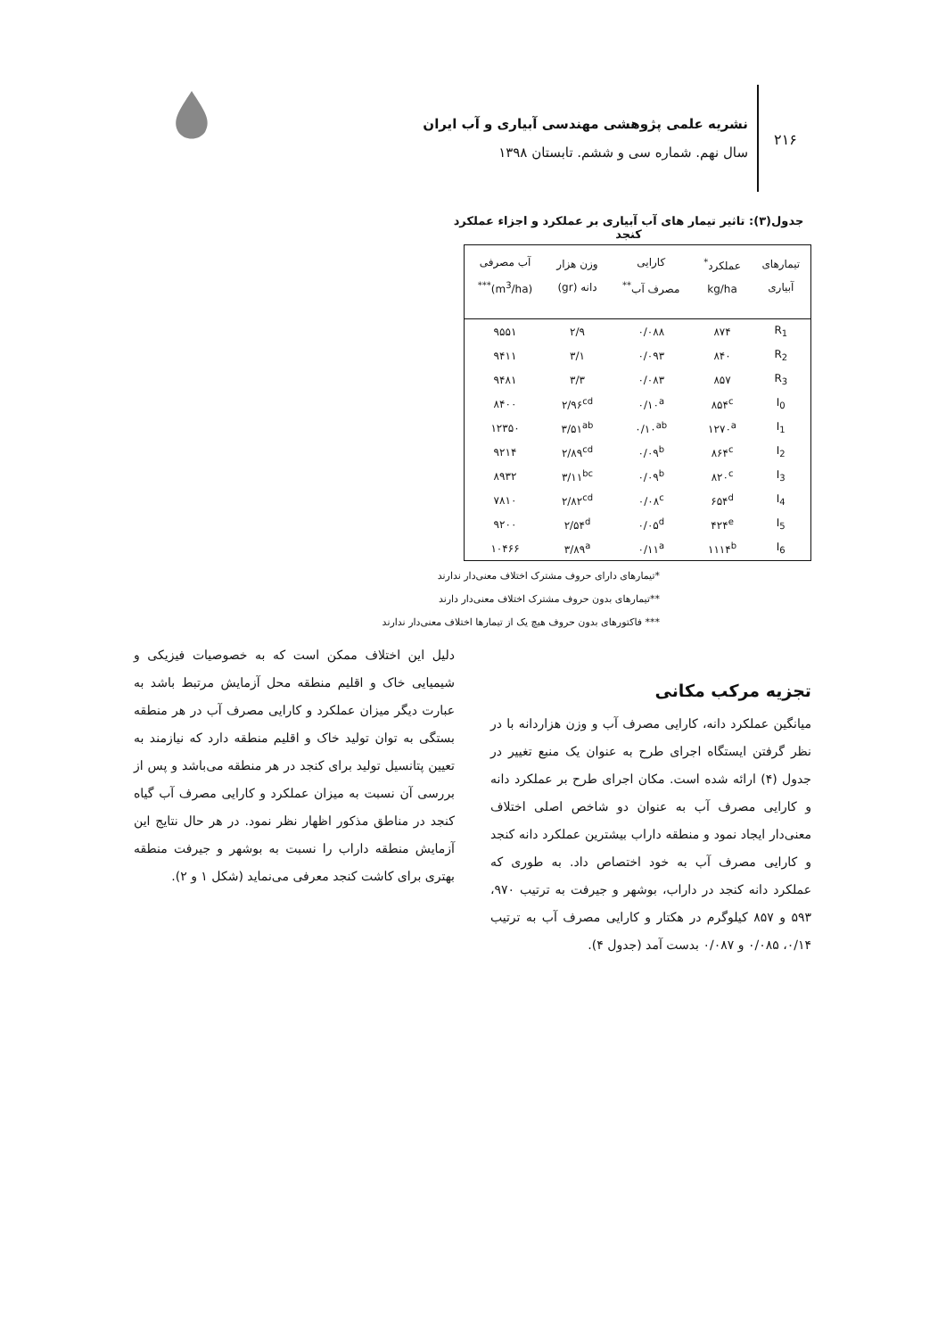۲۱۶
نشریه علمی پژوهشی مهندسی آبیاری و آب ایران
سال نهم. شماره سی و ششم. تابستان ۱۳۹۸
جدول(۳): تاثیر تیمار های آب آبیاری بر عملکرد و اجزاء عملکرد کنجد
| تیمارهای آبیاری | عملکرد<sup>*</sup> kg/ha | کارایی مصرف آب<sup>**</sup> | وزن هزار دانه (gr) | آب مصرفی (m<sup>3</sup>/ha)<sup>***</sup> |
| --- | --- | --- | --- | --- |
| R<sub>1</sub> | ۸۷۴ | ۰/۰۸۸ | ۲/۹ | ۹۵۵۱ |
| R<sub>2</sub> | ۸۴۰ | ۰/۰۹۳ | ۳/۱ | ۹۴۱۱ |
| R<sub>3</sub> | ۸۵۷ | ۰/۰۸۳ | ۳/۳ | ۹۴۸۱ |
| I<sub>0</sub> | ۸۵۴<sup>c</sup> | ۰/۱۰<sup>a</sup> | ۲/۹۶<sup>cd</sup> | ۸۴۰۰ |
| I<sub>1</sub> | ۱۲۷۰<sup>a</sup> | ۰/۱۰<sup>ab</sup> | ۳/۵۱<sup>ab</sup> | ۱۲۳۵۰ |
| I<sub>2</sub> | ۸۶۴<sup>c</sup> | ۰/۰۹<sup>b</sup> | ۲/۸۹<sup>cd</sup> | ۹۲۱۴ |
| I<sub>3</sub> | ۸۲۰<sup>c</sup> | ۰/۰۹<sup>b</sup> | ۳/۱۱<sup>bc</sup> | ۸۹۳۲ |
| I<sub>4</sub> | ۶۵۴<sup>d</sup> | ۰/۰۸<sup>c</sup> | ۲/۸۲<sup>cd</sup> | ۷۸۱۰ |
| I<sub>5</sub> | ۴۲۴<sup>e</sup> | ۰/۰۵<sup>d</sup> | ۲/۵۴<sup>d</sup> | ۹۲۰۰ |
| I<sub>6</sub> | ۱۱۱۴<sup>b</sup> | ۰/۱۱<sup>a</sup> | ۳/۸۹<sup>a</sup> | ۱۰۴۶۶ |
*تیمارهای دارای حروف مشترک اختلاف معنی‌دار ندارند
**تیمارهای بدون حروف مشترک اختلاف معنی‌دار دارند
*** فاکتورهای بدون حروف هیچ یک از تیمارها اختلاف معنی‌دار ندارند
تجزیه مرکب مکانی
میانگین عملکرد دانه، کارایی مصرف آب و وزن هزاردانه با در نظر گرفتن ایستگاه اجرای طرح به عنوان یک منبع تغییر در جدول (۴) ارائه شده است. مکان اجرای طرح بر عملکرد دانه و کارایی مصرف آب به عنوان دو شاخص اصلی اختلاف معنی‌دار ایجاد نمود و منطقه داراب بیشترین عملکرد دانه کنجد و کارایی مصرف آب به خود اختصاص داد. به طوری که عملکرد دانه کنجد در داراب، بوشهر و جیرفت به ترتیب ۹۷۰، ۵۹۳ و ۸۵۷ کیلوگرم در هکتار و کارایی مصرف آب به ترتیب ۰/۱۴، ۰/۰۸۵ و ۰/۰۸۷ بدست آمد (جدول ۴).
دلیل این اختلاف ممکن است که به خصوصیات فیزیکی و شیمیایی خاک و اقلیم منطقه محل آزمایش مرتبط باشد به عبارت دیگر میزان عملکرد و کارایی مصرف آب در هر منطقه بستگی به توان تولید خاک و اقلیم منطقه دارد که نیازمند به تعیین پتانسیل تولید برای کنجد در هر منطقه می‌باشد و پس از بررسی آن نسبت به میزان عملکرد و کارایی مصرف آب گیاه کنجد در مناطق مذکور اظهار نظر نمود. در هر حال نتایج این آزمایش منطقه داراب را نسبت به بوشهر و جیرفت منطقه بهتری برای کاشت کنجد معرفی می‌نماید (شکل ۱ و ۲).